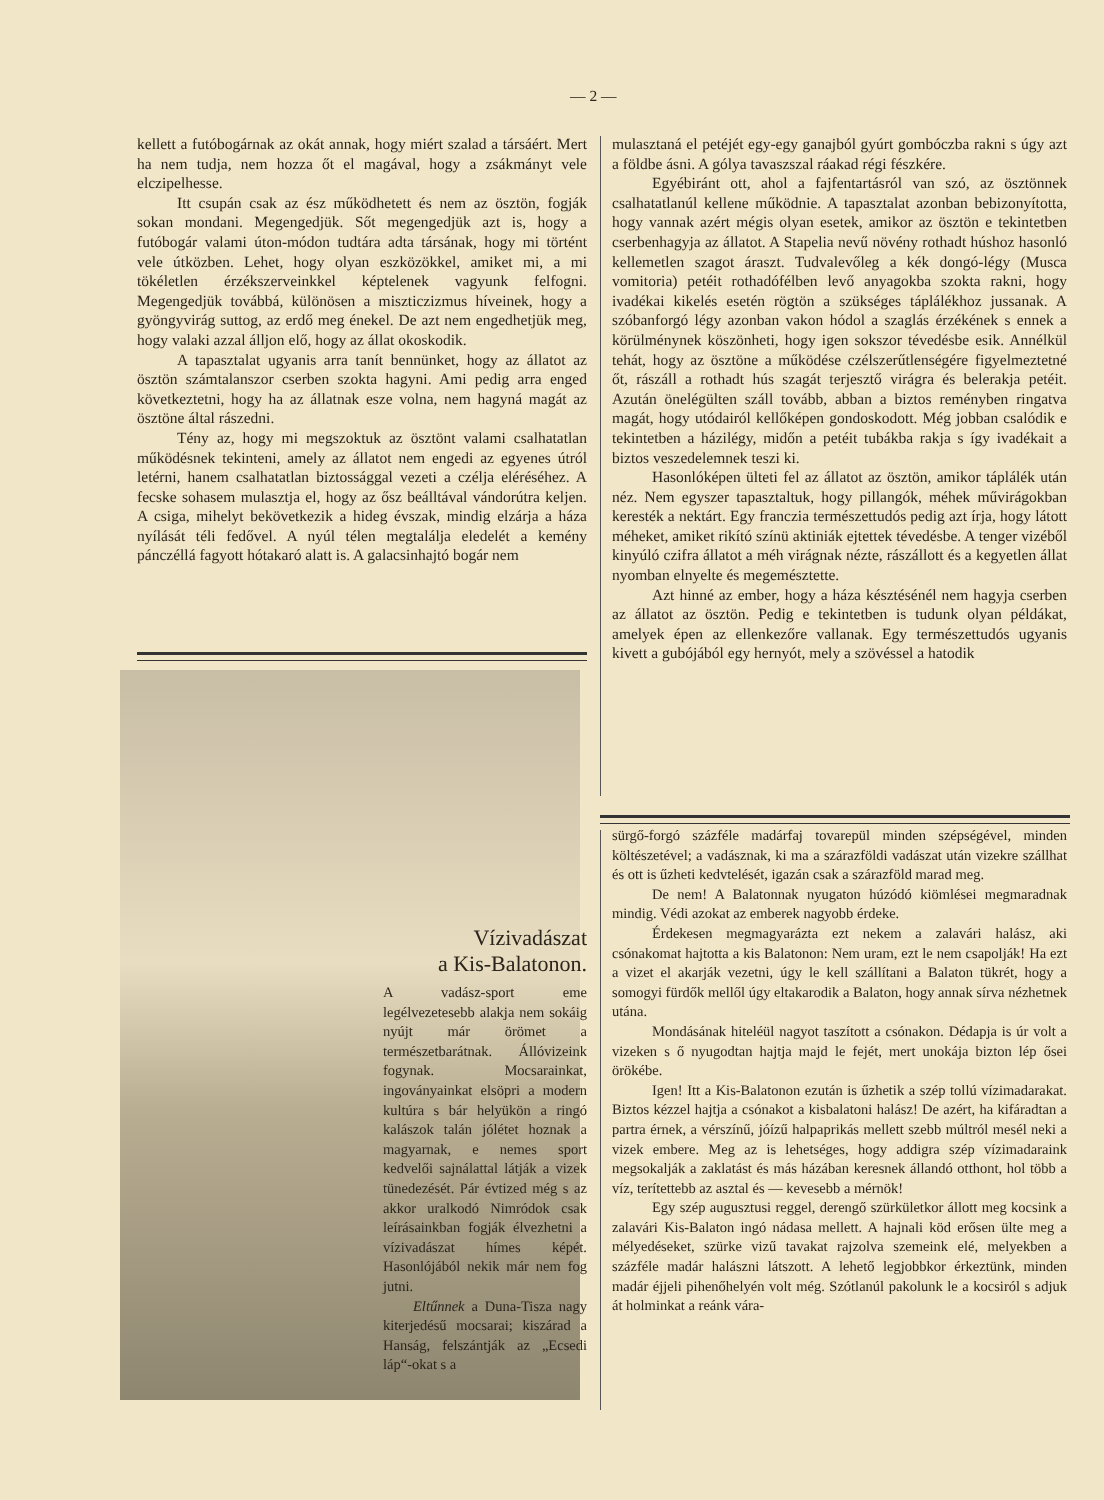— 2 —
kellett a futóbogárnak az okát annak, hogy miért szalad a társáért. Mert ha nem tudja, nem hozza őt el magával, hogy a zsákmányt vele elczipelhesse.
Itt csupán csak az ész működhetett és nem az ösztön, fogják sokan mondani. Megengedjük. Sőt megengedjük azt is, hogy a futóbogár valami úton-módon tudtára adta társának, hogy mi történt vele útközben. Lehet, hogy olyan eszközökkel, amiket mi, a mi tökéletlen érzékszerveinkkel képtelenek vagyunk felfogni. Megengedjük továbbá, különösen a miszticzizmus híveinek, hogy a gyöngyvirág suttog, az erdő meg énekel. De azt nem engedhetjük meg, hogy valaki azzal álljon elő, hogy az állat okoskodik.
A tapasztalat ugyanis arra tanít bennünket, hogy az állatot az ösztön számtalanszor cserben szokta hagyni. Ami pedig arra enged következtetni, hogy ha az állatnak esze volna, nem hagyná magát az ösztöne által rászedni.
Tény az, hogy mi megszoktuk az ösztönt valami csalhatatlan működésnek tekinteni, amely az állatot nem engedi az egyenes útról letérni, hanem csalhatatlan biztossággal vezeti a czélja eléréséhez. A fecske sohasem mulasztja el, hogy az ősz beálltával vándorútra keljen. A csiga, mihelyt bekövetkezik a hideg évszak, mindig elzárja a háza nyílását téli fedővel. A nyúl télen megtalálja eledelét a kemény pánczéllá fagyott hótakaró alatt is. A galacsinhajtó bogár nem
mulasztaná el petéjét egy-egy ganajból gyúrt gombóczba rakni s úgy azt a földbe ásni. A gólya tavaszszal ráakad régi fészkére.
Egyébiránt ott, ahol a fajfentartásról van szó, az ösztönnek csalhatatlanúl kellene működnie. A tapasztalat azonban bebizonyította, hogy vannak azért mégis olyan esetek, amikor az ösztön e tekintetben cserbenhagyja az állatot. A Stapelia nevű növény rothadt húshoz hasonló kellemetlen szagot áraszt. Tudvalevőleg a kék dongó-légy (Musca vomitoria) petéit rothadófélben levő anyagokba szokta rakni, hogy ivadékai kikelés esetén rögtön a szükséges táplálékhoz jussanak. A szóbanforgó légy azonban vakon hódol a szaglás érzékének s ennek a körülménynek köszönheti, hogy igen sokszor tévedésbe esik. Annélkül tehát, hogy az ösztöne a működése czélszerűtlenségére figyelmeztetné őt, rászáll a rothadt hús szagát terjesztő virágra és belerakja petéit. Azután önelégülten száll tovább, abban a biztos reményben ringatva magát, hogy utódairól kellőképen gondoskodott. Még jobban csalódik e tekintetben a házilégy, midőn a petéit tubákba rakja s így ivadékait a biztos veszedelemnek teszi ki.
Hasonlóképen ülteti fel az állatot az ösztön, amikor táplálék után néz. Nem egyszer tapasztaltuk, hogy pillangók, méhek művirágokban keresték a nektárt. Egy franczia természettudós pedig azt írja, hogy látott méheket, amiket rikító színü aktiniák ejtettek tévedésbe. A tenger vizéből kinyúló czifra állatot a méh virágnak nézte, rászállott és a kegyetlen állat nyomban elnyelte és megemésztette.
Azt hinné az ember, hogy a háza késztésénél nem hagyja cserben az állatot az ösztön. Pedig e tekintetben is tudunk olyan példákat, amelyek épen az ellenkezőre vallanak. Egy természettudós ugyanis kivett a gubójából egy hernyót, mely a szövéssel a hatodik
Vízivadászat
a Kis-Balatonon.
A vadász-sport eme legélvezetesebb alakja nem sokáig nyújt már örömet a természetbarátnak. Állóvizeink fogynak. Mocsarainkat, ingoványainkat elsöpri a modern kultúra s bár helyükön a ringó kalászok talán jólétet hoznak a magyarnak, e nemes sport kedvelői sajnálattal látják a vizek tünedezését. Pár évtized még s az akkor uralkodó Nimródok csak leírásainkban fogják élvezhetni a vízivadászat hímes képét. Hasonlójából nekik már nem fog jutni.
Eltűnnek a Duna-Tisza nagy kiterjedésű mocsarai; kiszárad a Hanság, felszántják az „Ecsedi láp“-okat s a
sürgő-forgó százféle madárfaj tovarepül minden szépségével, minden költészetével; a vadásznak, ki ma a szárazföldi vadászat után vizekre szállhat és ott is űzheti kedvtelését, igazán csak a szárazföld marad meg.
De nem! A Balatonnak nyugaton húzódó kiömlései megmaradnak mindig. Védi azokat az emberek nagyobb érdeke.
Érdekesen megmagyarázta ezt nekem a zalavári halász, aki csónakomat hajtotta a kis Balatonon: Nem uram, ezt le nem csapolják! Ha ezt a vizet el akarják vezetni, úgy le kell szállítani a Balaton tükrét, hogy a somogyi fürdők mellől úgy eltakarodik a Balaton, hogy annak sírva nézhetnek utána.
Mondásának hiteléül nagyot taszított a csónakon. Dédapja is úr volt a vizeken s ő nyugodtan hajtja majd le fejét, mert unokája bizton lép ősei örökébe.
Igen! Itt a Kis-Balatonon ezután is űzhetik a szép tollú vízimadarakat. Biztos kézzel hajtja a csónakot a kisbalatoni halász! De azért, ha kifáradtan a partra érnek, a vérszínű, jóízű halpaprikás mellett szebb múltról mesél neki a vizek embere. Meg az is lehetséges, hogy addigra szép vízimadaraink megsokalják a zaklatást és más házában keresnek állandó otthont, hol több a víz, terítettebb az asztal és — kevesebb a mérnök!
Egy szép augusztusi reggel, derengő szürkületkor állott meg kocsink a zalavári Kis-Balaton ingó nádasa mellett. A hajnali köd erősen ülte meg a mélyedéseket, szürke vizű tavakat rajzolva szemeink elé, melyekben a százféle madár halászni látszott. A lehető legjobbkor érkeztünk, minden madár éjjeli pihenőhelyén volt még. Szótlanúl pakolunk le a kocsiról s adjuk át holminkat a reánk vára-